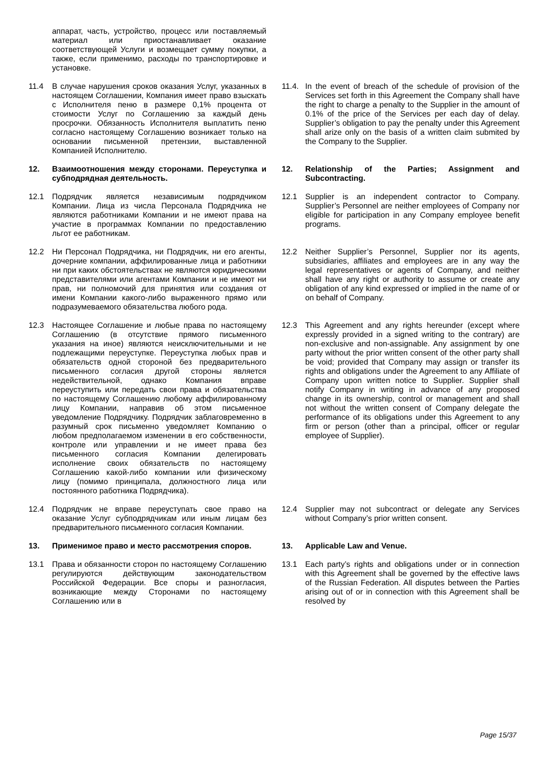| | аппарат, часть, устройство, процесс или поставляемый материал или приостанавливает оказание соответствующей Услуги и возмещает сумму покупки, а также, если применимо, расходы по транспортировке и установке. | | | |
| 11.4 | В случае нарушения сроков оказания Услуг, указанных в настоящем Соглашении, Компания имеет право взыскать с Исполнителя пеню в размере 0,1% процента от стоимости Услуг по Соглашению за каждый день просрочки. Обязанность Исполнителя выплатить пеню согласно настоящему Соглашению возникает только на основании письменной претензии, выставленной Компанией Исполнителю. | | 11.4. | In the event of breach of the schedule of provision of the Services set forth in this Agreement the Company shall have the right to charge a penalty to the Supplier in the amount of 0.1% of the price of the Services per each day of delay. Supplier’s obligation to pay the penalty under this Agreement shall arize only on the basis of a written claim submited by the Company to the Supplier. |
| 12. | Взаимоотношения между сторонами. Переуступка и субподрядная деятельность. | | 12. | Relationship of the Parties; Assignment and Subcontracting. |
| 12.1 | Подрядчик является независимым подрядчиком Компании. Лица из числа Персонала Подрядчика не являются работниками Компании и не имеют права на участие в программах Компании по предоставлению льгот ее работникам. | | 12.1 | Supplier is an independent contractor to Company. Supplier’s Personnel are neither employees of Company nor eligible for participation in any Company employee benefit programs. |
| 12.2 | Ни Персонал Подрядчика, ни Подрядчик, ни его агенты, дочерние компании, аффилированные лица и работники ни при каких обстоятельствах не являются юридическими представителями или агентами Компании и не имеют ни прав, ни полномочий для принятия или создания от имени Компании какого-либо выраженного прямо или подразумеваемого обязательства любого рода. | | 12.2 | Neither Supplier’s Personnel, Supplier nor its agents, subsidiaries, affiliates and employees are in any way the legal representatives or agents of Company, and neither shall have any right or authority to assume or create any obligation of any kind expressed or implied in the name of or on behalf of Company. |
| 12.3 | Настоящее Соглашение и любые права по настоящему Соглашению (в отсутствие прямого письменного указания на иное) являются неисключительными и не подлежащими переуступке. Переуступка любых прав и обязательств одной стороной без предварительного письменного согласия другой стороны является недействительной, однако Компания вправе переуступить или передать свои права и обязательства по настоящему Соглашению любому аффилированному лицу Компании, направив об этом письменное уведомление Подрядчику. Подрядчик заблаговременно в разумный срок письменно уведомляет Компанию о любом предполагаемом изменении в его собственности, контроле или управлении и не имеет права без письменного согласия Компании делегировать исполнение своих обязательств по настоящему Соглашению какой-либо компании или физическому лицу (помимо принципала, должностного лица или постоянного работника Подрядчика). | | 12.3 | This Agreement and any rights hereunder (except where expressly provided in a signed writing to the contrary) are non-exclusive and non-assignable. Any assignment by one party without the prior written consent of the other party shall be void; provided that Company may assign or transfer its rights and obligations under the Agreement to any Affiliate of Company upon written notice to Supplier. Supplier shall notify Company in writing in advance of any proposed change in its ownership, control or management and shall not without the written consent of Company delegate the performance of its obligations under this Agreement to any firm or person (other than a principal, officer or regular employee of Supplier). |
| 12.4 | Подрядчик не вправе переуступать свое право на оказание Услуг субподрядчикам или иным лицам без предварительного письменного согласия Компании. | | 12.4 | Supplier may not subcontract or delegate any Services without Company’s prior written consent. |
| 13. | Применимое право и место рассмотрения споров. | | 13. | Applicable Law and Venue. |
| 13.1 | Права и обязанности сторон по настоящему Соглашению регулируются действующим законодательством Российской Федерации. Все споры и разногласия, возникающие между Сторонами по настоящему Соглашению или в | | 13.1 | Each party’s rights and obligations under or in connection with this Agreement shall be governed by the effective laws of the Russian Federation. All disputes between the Parties arising out of or in connection with this Agreement shall be resolved by |
Page 15/37